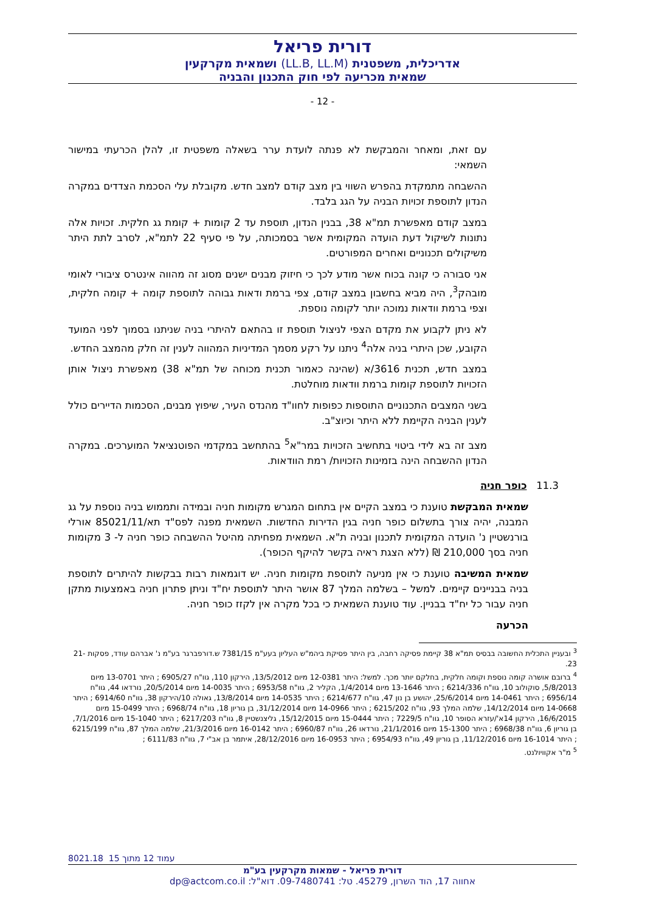דורית פריאל
אדריכלית, משפטנית (LL.B, LL.M) ושמאית מקרקעין
שמאית מכריעה לפי חוק התכנון והבניה
- 12 -
עם זאת, ומאחר והמבקשת לא פנתה לועדת ערר בשאלה משפטית זו, להלן הכרעתי במישור השמאי:
ההשבחה מתמקדת בהפרש השווי בין מצב קודם למצב חדש. מקובלת עלי הסכמת הצדדים במקרה הנדון לתוספת זכויות הבניה על הגג בלבד.
במצב קודם מאפשרת תמ"א 38, בבנין הנדון, תוספת עד 2 קומות + קומת גג חלקית. זכויות אלה נתונות לשיקול דעת הועדה המקומית אשר בסמכותה, על פי סעיף 22 לתמ"א, לסרב לתת היתר משיקולים תכנוניים ואחרים המפורטים.
אני סבורה כי קונה בכוח אשר מודע לכך כי חיזוק מבנים ישנים מסוג זה מהווה אינטרס ציבורי לאומי מובהק<sup>3</sup>, היה מביא בחשבון במצב קודם, צפי ברמת ודאות גבוהה לתוספת קומה + קומה חלקית, וצפי ברמת וודאות נמוכה יותר לקומה נוספת.
לא ניתן לקבוע את מקדם הצפי לניצול תוספת זו בהתאם להיתרי בניה שניתנו בסמוך לפני המועד הקובע, שכן היתרי בניה אלה<sup>4</sup> ניתנו על רקע מסמך המדיניות המהווה לענין זה חלק מהמצב החדש.
במצב חדש, תכנית 3616/א (שהינה כאמור תכנית מכוחה של תמ"א 38) מאפשרת ניצול אותן הזכויות לתוספת קומות ברמת וודאות מוחלטת.
בשני המצבים התכנוניים התוספות כפופות לחוו"ד מהנדס העיר, שיפוץ מבנים, הסכמות הדיירים כולל לענין הבניה הקיימת ללא היתר וכיוצ"ב.
מצב זה בא לידי ביטוי בתחשיב הזכויות במר"א<sup>5</sup> בהתחשב במקדמי הפוטנציאל המוערכים. במקרה הנדון ההשבחה הינה בזמינות הזכויות/ רמת הוודאות.
11.3 כופר חניה
שמאית המבקשת טוענת כי במצב הקיים אין בתחום המגרש מקומות חניה ובמידה ותממוש בניה נוספת על גג המבנה, יהיה צורך בתשלום כופר חניה בגין הדירות החדשות. השמאית מפנה לפס"ד תא/85021/11 אורלי בורנשטיין נ' הועדה המקומית לתכנון ובניה ת"א. השמאית מפחיתה מהיטל ההשבחה כופר חניה ל- 3 מקומות חניה בסך 210,000 ₪ (ללא הצגת ראיה בקשר להיקף הכופר).
שמאית המשיבה טוענת כי אין מניעה לתוספת מקומות חניה. יש דוגמאות רבות בבקשות להיתרים לתוספת בניה בבניינים קיימים. למשל – בשלמה המלך 87 אושר היתר לתוספת יח"ד וניתן פתרון חניה באמצעות מתקן חניה עבור כל יח"ד בבניין. עוד טוענת השמאית כי בכל מקרה אין לקזז כופר חניה.
הכרעה
<sup>3</sup> ובעניין התכלית החשובה בבסיס תמ"א 38 קיימת פסיקה רחבה, בין היתר פסיקת ביהמ"ש העליון בעע"מ 7381/15 ש.דורפברגר בע"מ נ' אברהם עודד, פסקות 21-23.
<sup>4</sup> ברובם אושרה קומה נוספת וקומה חלקית, בחלקם יותר מכך. למשל: היתר 12-0381 מיום 13/5/2012, הירקון 110, גוו"ח 6905/27 ; היתר 13-0701 מיום 5/8/2013, סוקולוב 10, גוו"ח 6214/336 ; היתר 13-1646 מיום 1/4/2014, הקליר 2, גוו"ח 6953/58 ; היתר 14-0035 מיום 20/5/2014, נורדאו 44, גוו"ח 6956/14 ; היתר 14-0461 מיום 25/6/2014, יהושע בן נון 47, גוו"ח 6214/677 ; היתר 14-0535 מיום 13/8/2014, גאולה 10/הירקון 38, גוו"ח 6914/60 ; היתר 14-0668 מיום 14/12/2014, שלמה המלך 93, גוו"ח 6215/202 ; היתר 14-0966 מיום 31/12/2014, בן גוריון 18, גוו"ח 6968/74 ; היתר 15-0499 מיום 16/6/2015, הירקון 14א'/עזרא הסופר 10, גוו"ח 7229/5 ; היתר 15-0444 מיום 15/12/2015, גליצנשטיין 8, גוו"ח 6217/203 ; היתר 15-1040 מיום 7/1/2016, בן גוריון 6, גוו"ח 6968/38 ; היתר 15-1300 מיום 21/1/2016, נורדאו 26, גוו"ח 6960/87 ; היתר 16-0142 מיום 21/3/2016, שלמה המלך 87, גוו"ח 6215/199 ; היתר 16-1014 מיום 11/12/2016, בן גוריון 49, גוו"ח 6954/93 ; היתר 16-0953 מיום 28/12/2016, איתמר בן אב"י 7, גוו"ח 6111/83 ;
<sup>5</sup> מ"ר אקוויולנט.
8021.18 עמוד 12 מתוך 15
דורית פריאל - שמאות מקרקעין בע"מ
אחווה 17, הוד השרון, 45279. טל: 09-7480741. דוא"ל: dp@actcom.co.il